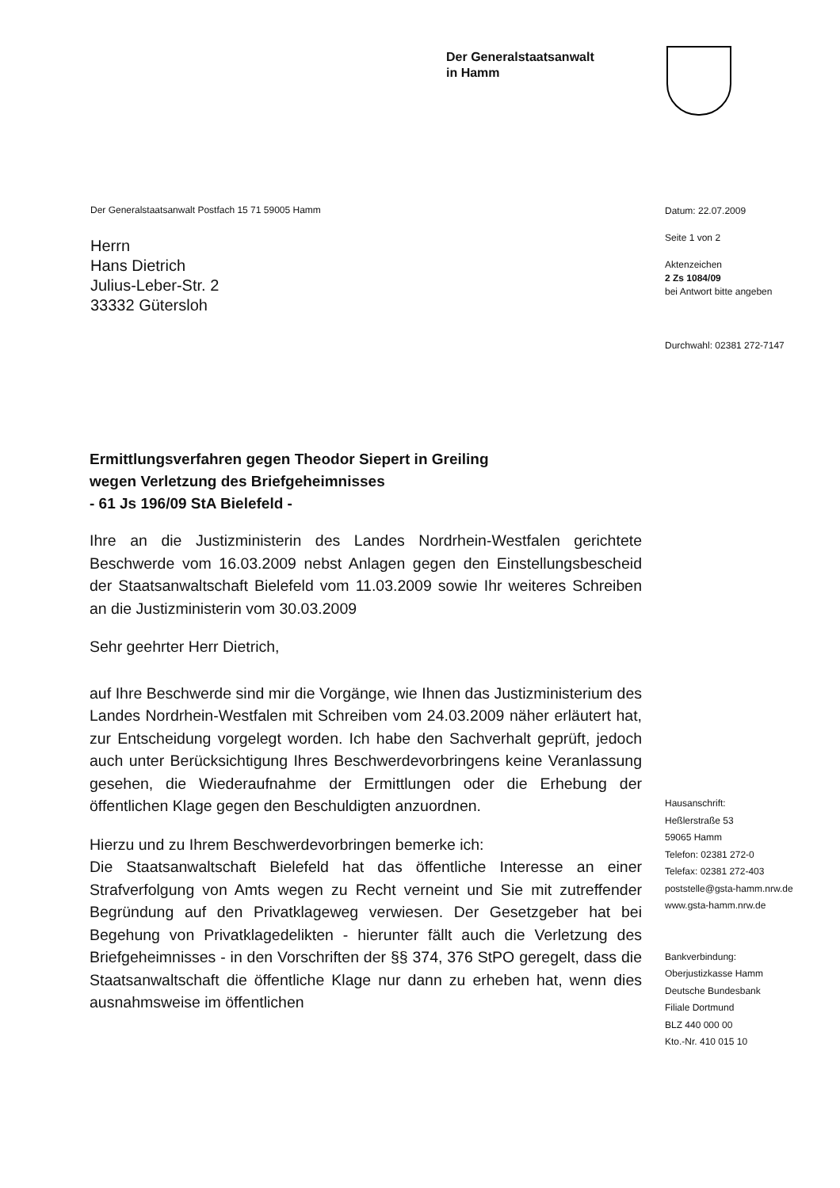Der Generalstaatsanwalt
in Hamm
Der Generalstaatsanwalt Postfach 15 71 59005 Hamm
Herrn
Hans Dietrich
Julius-Leber-Str. 2
33332 Gütersloh
Datum: 22.07.2009
Seite 1 von 2
Aktenzeichen
2 Zs 1084/09
bei Antwort bitte angeben
Durchwahl: 02381 272-7147
Ermittlungsverfahren gegen Theodor Siepert in Greiling
wegen Verletzung des Briefgeheimnisses
- 61 Js 196/09 StA Bielefeld -
Ihre an die Justizministerin des Landes Nordrhein-Westfalen gerichtete Beschwerde vom 16.03.2009 nebst Anlagen gegen den Einstellungsbescheid der Staatsanwaltschaft Bielefeld vom 11.03.2009 sowie Ihr weiteres Schreiben an die Justizministerin vom 30.03.2009
Sehr geehrter Herr Dietrich,
auf Ihre Beschwerde sind mir die Vorgänge, wie Ihnen das Justizministerium des Landes Nordrhein-Westfalen mit Schreiben vom 24.03.2009 näher erläutert hat, zur Entscheidung vorgelegt worden. Ich habe den Sachverhalt geprüft, jedoch auch unter Berücksichtigung Ihres Beschwerdevorbringens keine Veranlassung gesehen, die Wiederaufnahme der Ermittlungen oder die Erhebung der öffentlichen Klage gegen den Beschuldigten anzuordnen.
Hierzu und zu Ihrem Beschwerdevorbringen bemerke ich:
Die Staatsanwaltschaft Bielefeld hat das öffentliche Interesse an einer Strafverfolgung von Amts wegen zu Recht verneint und Sie mit zutreffender Begründung auf den Privatklageweg verwiesen. Der Gesetzgeber hat bei Begehung von Privatklagedelikten - hierunter fällt auch die Verletzung des Briefgeheimnisses - in den Vorschriften der §§ 374, 376 StPO geregelt, dass die Staatsanwaltschaft die öffentliche Klage nur dann zu erheben hat, wenn dies ausnahmsweise im öffentlichen
Hausanschrift:
Heßlerstraße 53
59065 Hamm
Telefon: 02381 272-0
Telefax: 02381 272-403
poststelle@gsta-hamm.nrw.de
www.gsta-hamm.nrw.de
Bankverbindung:
Oberjustizkasse Hamm
Deutsche Bundesbank
Filiale Dortmund
BLZ 440 000 00
Kto.-Nr. 410 015 10